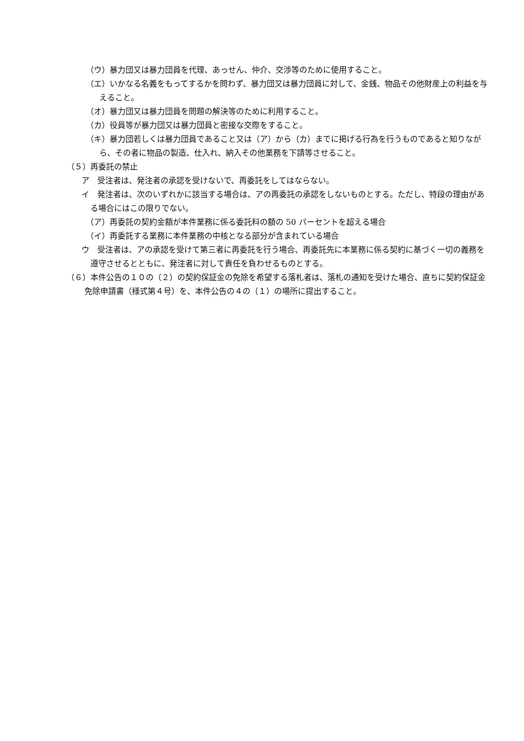（ウ）暴力団又は暴力団員を代理、あっせん、仲介、交渉等のために使用すること。
（エ）いかなる名義をもってするかを問わず、暴力団又は暴力団員に対して、金銭、物品その他財産上の利益を与えること。
（オ）暴力団又は暴力団員を問題の解決等のために利用すること。
（カ）役員等が暴力団又は暴力団員と密接な交際をすること。
（キ）暴力団若しくは暴力団員であること又は（ア）から（カ）までに掲げる行為を行うものであると知りながら、その者に物品の製造、仕入れ、納入その他業務を下請等させること。
（５）再委託の禁止
ア　受注者は、発注者の承認を受けないで、再委託をしてはならない。
イ　発注者は、次のいずれかに該当する場合は、アの再委託の承認をしないものとする。ただし、特段の理由がある場合にはこの限りでない。
（ア）再委託の契約金額が本件業務に係る委託料の額の 50 パーセントを超える場合
（イ）再委託する業務に本件業務の中核となる部分が含まれている場合
ウ　受注者は、アの承認を受けて第三者に再委託を行う場合、再委託先に本業務に係る契約に基づく一切の義務を遵守させるとともに、発注者に対して責任を負わせるものとする。
（６）本件公告の１０の（２）の契約保証金の免除を希望する落札者は、落札の通知を受けた場合、直ちに契約保証金免除申請書（様式第４号）を、本件公告の４の（１）の場所に提出すること。